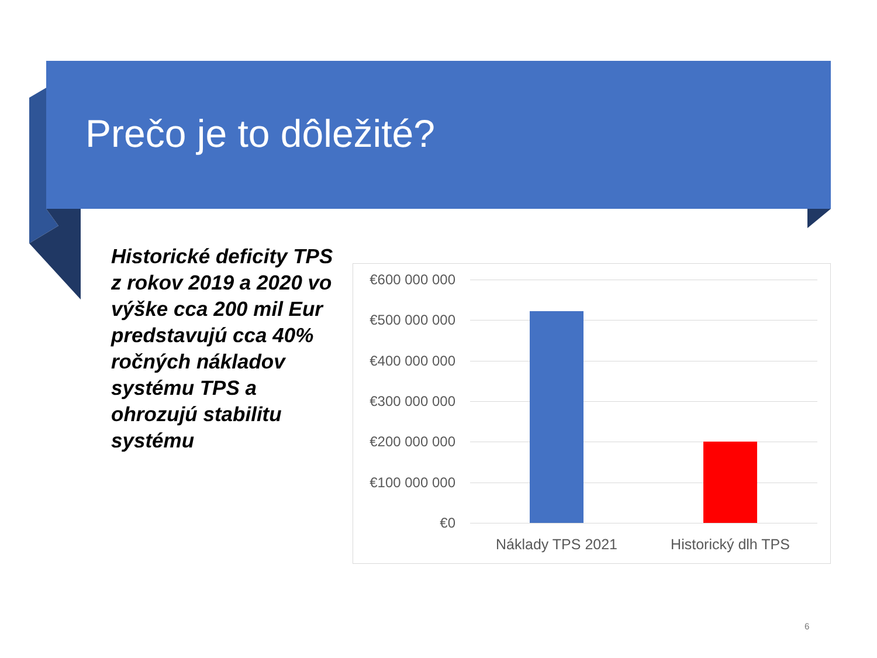Prečo je to dôležité?
Historické deficity TPS z rokov 2019 a 2020 vo výške cca 200 mil Eur predstavujú cca 40% ročných nákladov systému TPS a ohrozujú stabilitu systému
€600 000 000
€500 000 000
€400 000 000
€300 000 000
€200 000 000
€100 000 000
€0
Náklady TPS 2021 Historický dlh TPS
6